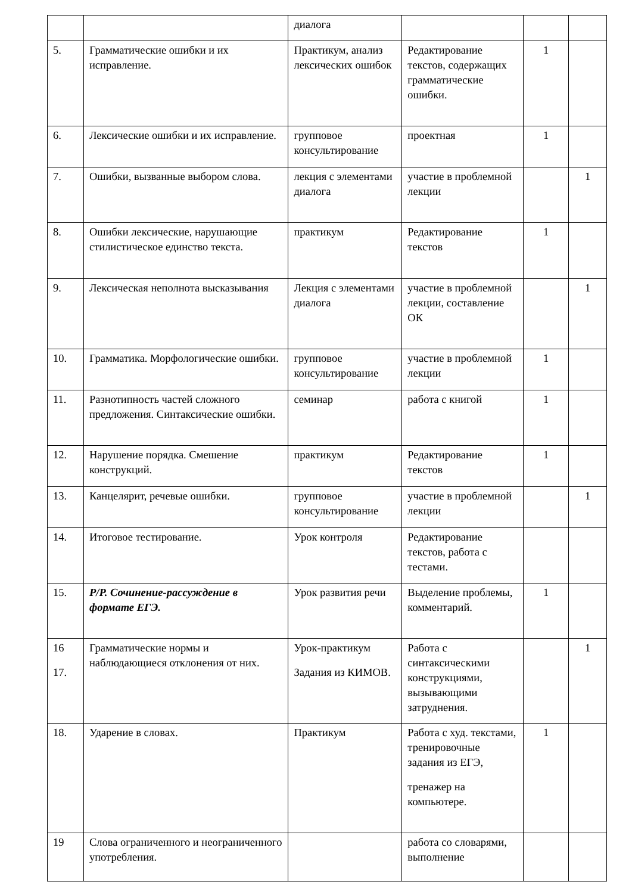| | | диалога | | | |
| 5. | Грамматические ошибки и их исправление. | Практикум, анализ лексических ошибок | Редактирование текстов, содержащих грамматические ошибки. | 1 | |
| 6. | Лексические ошибки и их исправление. | групповое консультирование | проектная | 1 | |
| 7. | Ошибки, вызванные выбором слова. | лекция с элементами диалога | участие в проблемной лекции | | 1 |
| 8. | Ошибки лексические, нарушающие стилистическое единство текста. | практикум | Редактирование текстов | 1 | |
| 9. | Лексическая неполнота высказывания | Лекция с элементами диалога | участие в проблемной лекции, составление ОК | | 1 |
| 10. | Грамматика. Морфологические ошибки. | групповое консультирование | участие в проблемной лекции | 1 | |
| 11. | Разнотипность частей сложного предложения. Синтаксические ошибки. | семинар | работа с книгой | 1 | |
| 12. | Нарушение порядка. Смешение конструкций. | практикум | Редактирование текстов | 1 | |
| 13. | Канцелярит, речевые ошибки. | групповое консультирование | участие в проблемной лекции | | 1 |
| 14. | Итоговое тестирование. | Урок контроля | Редактирование текстов, работа с тестами. | | |
| 15. | Р/Р. Сочинение-рассуждение в формате ЕГЭ. | Урок развития речи | Выделение проблемы, комментарий. | 1 | |
| 16 17. | Грамматические нормы и наблюдающиеся отклонения от них. | Урок-практикум Задания из КИМОВ. | Работа с синтаксическими конструкциями, вызывающими затруднения. | | 1 |
| 18. | Ударение в словах. | Практикум | Работа с худ. текстами, тренировочные задания из ЕГЭ, тренажер на компьютере. | 1 | |
| 19 | Слова ограниченного и неограниченного употребления. | | работа со словарями, выполнение | | |